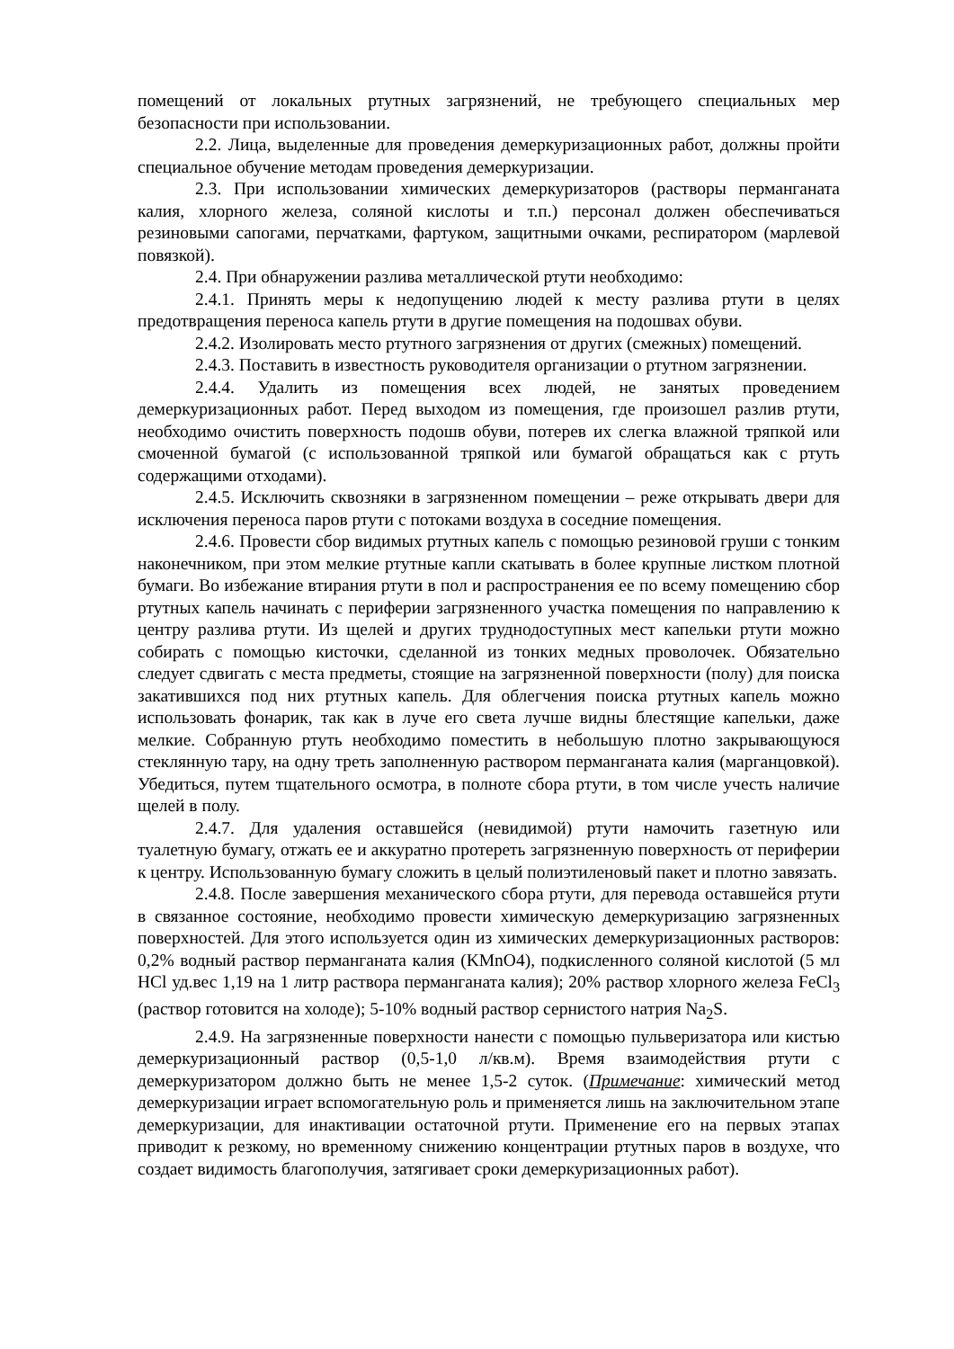помещений от локальных ртутных загрязнений, не требующего специальных мер безопасности при использовании.
2.2. Лица, выделенные для проведения демеркуризационных работ, должны пройти специальное обучение методам проведения демеркуризации.
2.3. При использовании химических демеркуризаторов (растворы перманганата калия, хлорного железа, соляной кислоты и т.п.) персонал должен обеспечиваться резиновыми сапогами, перчатками, фартуком, защитными очками, респиратором (марлевой повязкой).
2.4. При обнаружении разлива металлической ртути необходимо:
2.4.1. Принять меры к недопущению людей к месту разлива ртути в целях предотвращения переноса капель ртути в другие помещения на подошвах обуви.
2.4.2. Изолировать место ртутного загрязнения от других (смежных) помещений.
2.4.3. Поставить в известность руководителя организации о ртутном загрязнении.
2.4.4. Удалить из помещения всех людей, не занятых проведением демеркуризационных работ. Перед выходом из помещения, где произошел разлив ртути, необходимо очистить поверхность подошв обуви, потерев их слегка влажной тряпкой или смоченной бумагой (с использованной тряпкой или бумагой обращаться как с ртуть содержащими отходами).
2.4.5. Исключить сквозняки в загрязненном помещении – реже открывать двери для исключения переноса паров ртути с потоками воздуха в соседние помещения.
2.4.6. Провести сбор видимых ртутных капель с помощью резиновой груши с тонким наконечником, при этом мелкие ртутные капли скатывать в более крупные листком плотной бумаги. Во избежание втирания ртути в пол и распространения ее по всему помещению сбор ртутных капель начинать с периферии загрязненного участка помещения по направлению к центру разлива ртути. Из щелей и других труднодоступных мест капельки ртути можно собирать с помощью кисточки, сделанной из тонких медных проволочек. Обязательно следует сдвигать с места предметы, стоящие на загрязненной поверхности (полу) для поиска закатившихся под них ртутных капель. Для облегчения поиска ртутных капель можно использовать фонарик, так как в луче его света лучше видны блестящие капельки, даже мелкие. Собранную ртуть необходимо поместить в небольшую плотно закрывающуюся стеклянную тару, на одну треть заполненную раствором перманганата калия (марганцовкой). Убедиться, путем тщательного осмотра, в полноте сбора ртути, в том числе учесть наличие щелей в полу.
2.4.7. Для удаления оставшейся (невидимой) ртути намочить газетную или туалетную бумагу, отжать ее и аккуратно протереть загрязненную поверхность от периферии к центру. Использованную бумагу сложить в целый полиэтиленовый пакет и плотно завязать.
2.4.8. После завершения механического сбора ртути, для перевода оставшейся ртути в связанное состояние, необходимо провести химическую демеркуризацию загрязненных поверхностей. Для этого используется один из химических демеркуризационных растворов: 0,2% водный раствор перманганата калия (KMnO4), подкисленного соляной кислотой (5 мл HCl уд.вес 1,19 на 1 литр раствора перманганата калия); 20% раствор хлорного железа FeCl<sub>3</sub> (раствор готовится на холоде); 5-10% водный раствор сернистого натрия Na<sub>2</sub>S.
2.4.9. На загрязненные поверхности нанести с помощью пульверизатора или кистью демеркуризационный раствор (0,5-1,0 л/кв.м). Время взаимодействия ртути с демеркуризатором должно быть не менее 1,5-2 суток. (Примечание: химический метод демеркуризации играет вспомогательную роль и применяется лишь на заключительном этапе демеркуризации, для инактивации остаточной ртути. Применение его на первых этапах приводит к резкому, но временному снижению концентрации ртутных паров в воздухе, что создает видимость благополучия, затягивает сроки демеркуризационных работ).